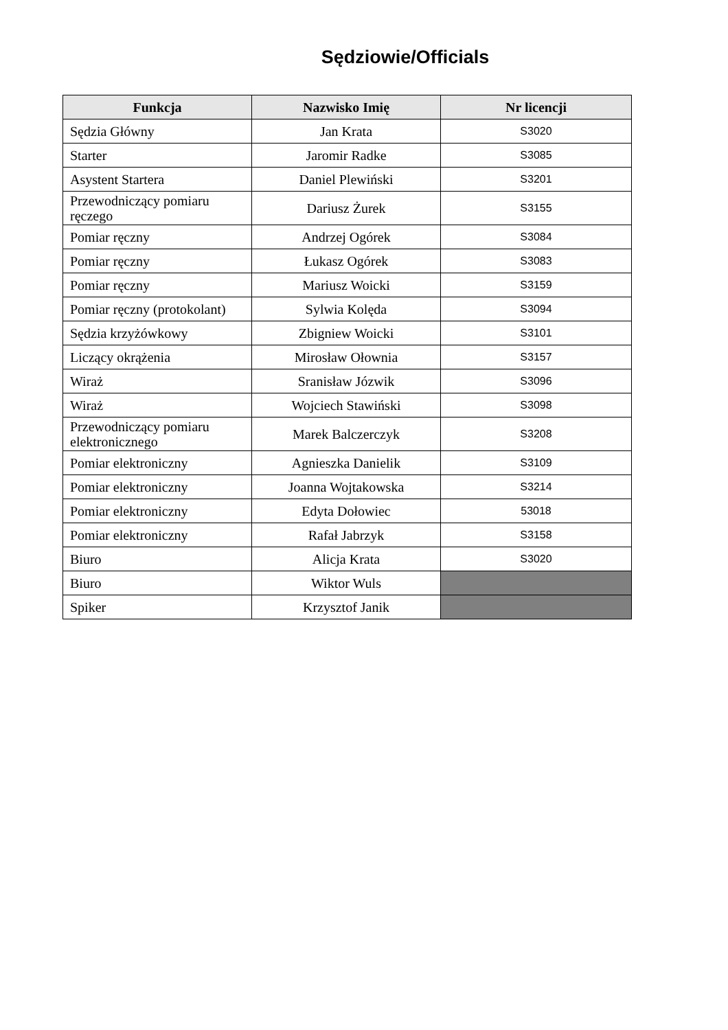Sędziowie/Officials
| Funkcja | Nazwisko Imię | Nr licencji |
| --- | --- | --- |
| Sędzia Główny | Jan Krata | S3020 |
| Starter | Jaromir Radke | S3085 |
| Asystent Startera | Daniel Plewiński | S3201 |
| Przewodniczący pomiaru ręczego | Dariusz Żurek | S3155 |
| Pomiar ręczny | Andrzej Ogórek | S3084 |
| Pomiar ręczny | Łukasz Ogórek | S3083 |
| Pomiar ręczny | Mariusz Woicki | S3159 |
| Pomiar ręczny (protokolant) | Sylwia Kolęda | S3094 |
| Sędzia krzyżówkowy | Zbigniew Woicki | S3101 |
| Liczący okrążenia | Mirosław Ołownia | S3157 |
| Wiraż | Sranisław Józwik | S3096 |
| Wiraż | Wojciech Stawiński | S3098 |
| Przewodniczący pomiaru elektronicznego | Marek Balczerczyk | S3208 |
| Pomiar elektroniczny | Agnieszka Danielik | S3109 |
| Pomiar elektroniczny | Joanna Wojtakowska | S3214 |
| Pomiar elektroniczny | Edyta Dołowiec | 53018 |
| Pomiar elektroniczny | Rafał Jabrzyk | S3158 |
| Biuro | Alicja Krata | S3020 |
| Biuro | Wiktor Wuls | |
| Spiker | Krzysztof Janik | |